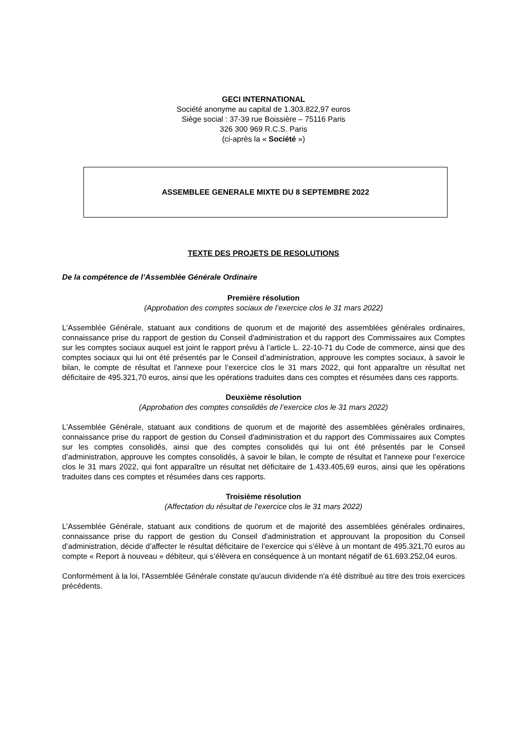GECI INTERNATIONAL
Société anonyme au capital de 1.303.822,97 euros
Siège social : 37-39 rue Boissière – 75116 Paris
326 300 969 R.C.S. Paris
(ci-après la « Société »)
ASSEMBLEE GENERALE MIXTE DU 8 SEPTEMBRE 2022
TEXTE DES PROJETS DE RESOLUTIONS
De la compétence de l’Assemblée Générale Ordinaire
Première résolution
(Approbation des comptes sociaux de l’exercice clos le 31 mars 2022)
L'Assemblée Générale, statuant aux conditions de quorum et de majorité des assemblées générales ordinaires, connaissance prise du rapport de gestion du Conseil d'administration et du rapport des Commissaires aux Comptes sur les comptes sociaux auquel est joint le rapport prévu à l’article L. 22-10-71 du Code de commerce, ainsi que des comptes sociaux qui lui ont été présentés par le Conseil d’administration, approuve les comptes sociaux, à savoir le bilan, le compte de résultat et l'annexe pour l’exercice clos le 31 mars 2022, qui font apparaître un résultat net déficitaire de 495.321,70 euros, ainsi que les opérations traduites dans ces comptes et résumées dans ces rapports.
Deuxième résolution
(Approbation des comptes consolidés de l’exercice clos le 31 mars 2022)
L'Assemblée Générale, statuant aux conditions de quorum et de majorité des assemblées générales ordinaires, connaissance prise du rapport de gestion du Conseil d'administration et du rapport des Commissaires aux Comptes sur les comptes consolidés, ainsi que des comptes consolidés qui lui ont été présentés par le Conseil d’administration, approuve les comptes consolidés, à savoir le bilan, le compte de résultat et l'annexe pour l’exercice clos le 31 mars 2022, qui font apparaître un résultat net déficitaire de 1.433.405,69 euros, ainsi que les opérations traduites dans ces comptes et résumées dans ces rapports.
Troisième résolution
(Affectation du résultat de l’exercice clos le 31 mars 2022)
L'Assemblée Générale, statuant aux conditions de quorum et de majorité des assemblées générales ordinaires, connaissance prise du rapport de gestion du Conseil d'administration et approuvant la proposition du Conseil d’administration, décide d’affecter le résultat déficitaire de l’exercice qui s’élève à un montant de 495.321,70 euros au compte « Report à nouveau » débiteur, qui s’élèvera en conséquence à un montant négatif de 61.693.252,04 euros.
Conformément à la loi, l'Assemblée Générale constate qu'aucun dividende n'a été distribué au titre des trois exercices précédents.